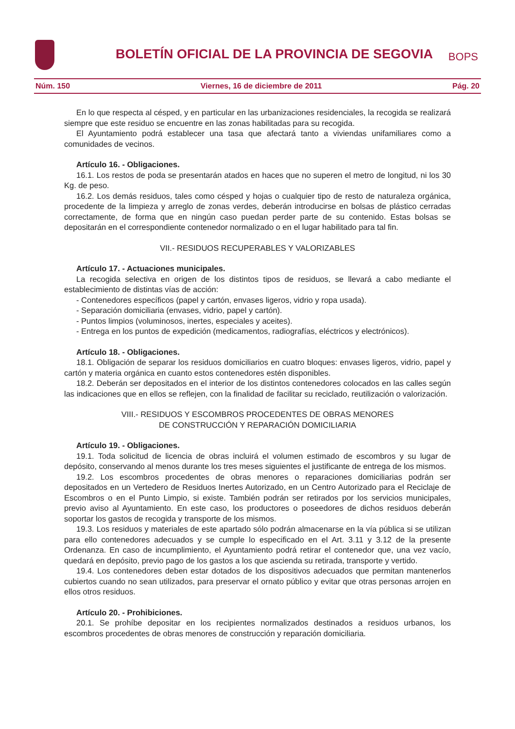BOLETÍN OFICIAL DE LA PROVINCIA DE SEGOVIA
BOPS
Núm. 150 Viernes, 16 de diciembre de 2011 Pág. 20
En lo que respecta al césped, y en particular en las urbanizaciones residenciales, la recogida se realizará siempre que este residuo se encuentre en las zonas habilitadas para su recogida.
El Ayuntamiento podrá establecer una tasa que afectará tanto a viviendas unifamiliares como a comunidades de vecinos.
Artículo 16. - Obligaciones.
16.1. Los restos de poda se presentarán atados en haces que no superen el metro de longitud, ni los 30 Kg. de peso.
16.2. Los demás residuos, tales como césped y hojas o cualquier tipo de resto de naturaleza orgánica, procedente de la limpieza y arreglo de zonas verdes, deberán introducirse en bolsas de plástico cerradas correctamente, de forma que en ningún caso puedan perder parte de su contenido. Estas bolsas se depositarán en el correspondiente contenedor normalizado o en el lugar habilitado para tal fin.
VII.- RESIDUOS RECUPERABLES Y VALORIZABLES
Artículo 17. - Actuaciones municipales.
La recogida selectiva en origen de los distintos tipos de residuos, se llevará a cabo mediante el establecimiento de distintas vías de acción:
- Contenedores específicos (papel y cartón, envases ligeros, vidrio y ropa usada).
- Separación domiciliaria (envases, vidrio, papel y cartón).
- Puntos limpios (voluminosos, inertes, especiales y aceites).
- Entrega en los puntos de expedición (medicamentos, radiografías, eléctricos y electrónicos).
Artículo 18. - Obligaciones.
18.1. Obligación de separar los residuos domiciliarios en cuatro bloques: envases ligeros, vidrio, papel y cartón y materia orgánica en cuanto estos contenedores estén disponibles.
18.2. Deberán ser depositados en el interior de los distintos contenedores colocados en las calles según las indicaciones que en ellos se reflejen, con la finalidad de facilitar su reciclado, reutilización o valorización.
VIII.- RESIDUOS Y ESCOMBROS PROCEDENTES DE OBRAS MENORES
DE CONSTRUCCIÓN Y REPARACIÓN DOMICILIARIA
Artículo 19. - Obligaciones.
19.1. Toda solicitud de licencia de obras incluirá el volumen estimado de escombros y su lugar de depósito, conservando al menos durante los tres meses siguientes el justificante de entrega de los mismos.
19.2. Los escombros procedentes de obras menores o reparaciones domiciliarias podrán ser depositados en un Vertedero de Residuos Inertes Autorizado, en un Centro Autorizado para el Reciclaje de Escombros o en el Punto Limpio, si existe. También podrán ser retirados por los servicios municipales, previo aviso al Ayuntamiento. En este caso, los productores o poseedores de dichos residuos deberán soportar los gastos de recogida y transporte de los mismos.
19.3. Los residuos y materiales de este apartado sólo podrán almacenarse en la vía pública si se utilizan para ello contenedores adecuados y se cumple lo especificado en el Art. 3.11 y 3.12 de la presente Ordenanza. En caso de incumplimiento, el Ayuntamiento podrá retirar el contenedor que, una vez vacío, quedará en depósito, previo pago de los gastos a los que ascienda su retirada, transporte y vertido.
19.4. Los contenedores deben estar dotados de los dispositivos adecuados que permitan mantenerlos cubiertos cuando no sean utilizados, para preservar el ornato público y evitar que otras personas arrojen en ellos otros residuos.
Artículo 20. - Prohibiciones.
20.1. Se prohíbe depositar en los recipientes normalizados destinados a residuos urbanos, los escombros procedentes de obras menores de construcción y reparación domiciliaria.